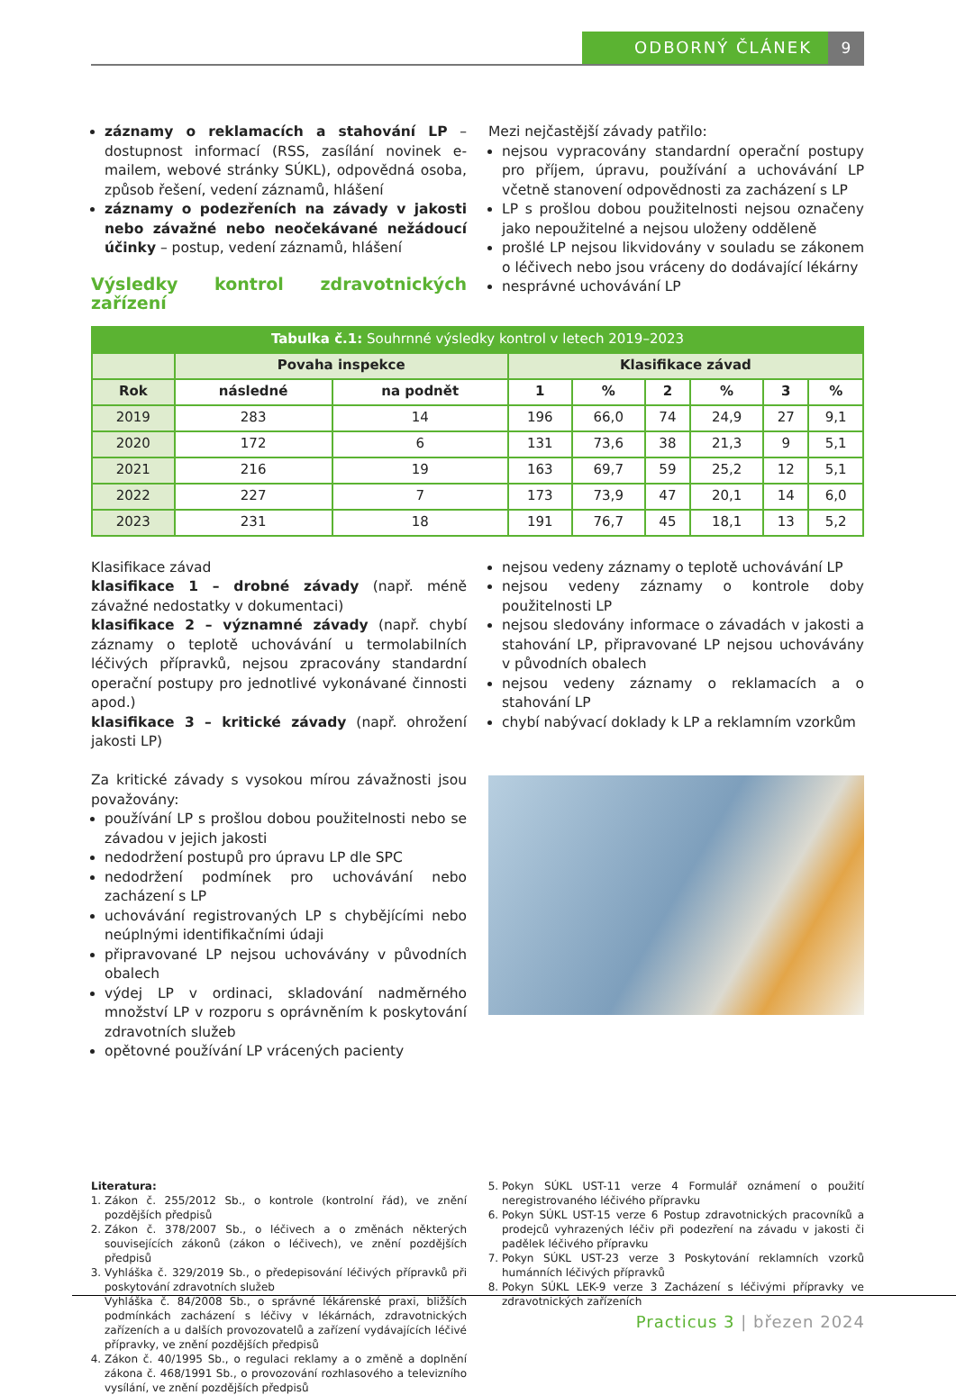ODBORNÝ ČLÁNEK 9
záznamy o reklamacích a stahování LP – dostupnost informací (RSS, zasílání novinek e-mailem, webové stránky SÚKL), odpovědná osoba, způsob řešení, vedení záznamů, hlášení
záznamy o podezřeních na závady v jakosti nebo závažné nebo neočekávané nežádoucí účinky – postup, vedení záznamů, hlášení
Výsledky kontrol zdravotnických zařízení
Mezi nejčastější závady patřilo:
nejsou vypracovány standardní operační postupy pro příjem, úpravu, používání a uchovávání LP včetně stanovení odpovědnosti za zacházení s LP
LP s prošlou dobou použitelnosti nejsou označeny jako nepoužitelné a nejsou uloženy odděleně
prošlé LP nejsou likvidovány v souladu se zákonem o léčivech nebo jsou vráceny do dodávající lékárny
nesprávné uchovávání LP
| Tabulka č.1: Souhrnné výsledky kontrol v letech 2019–2023 | | | | | | | | |
| --- | --- | --- | --- | --- | --- | --- | --- | --- |
| | Povaha inspekce | | Klasifikace závad | | | | | |
| Rok | následné | na podnět | 1 | % | 2 | % | 3 | % |
| 2019 | 283 | 14 | 196 | 66,0 | 74 | 24,9 | 27 | 9,1 |
| 2020 | 172 | 6 | 131 | 73,6 | 38 | 21,3 | 9 | 5,1 |
| 2021 | 216 | 19 | 163 | 69,7 | 59 | 25,2 | 12 | 5,1 |
| 2022 | 227 | 7 | 173 | 73,9 | 47 | 20,1 | 14 | 6,0 |
| 2023 | 231 | 18 | 191 | 76,7 | 45 | 18,1 | 13 | 5,2 |
Klasifikace závad
klasifikace 1 – drobné závady (např. méně závažné nedostatky v dokumentaci)
klasifikace 2 – významné závady (např. chybí záznamy o teplotě uchovávání u termolabilních léčivých přípravků, nejsou zpracovány standardní operační postupy pro jednotlivé vykonávané činnosti apod.)
klasifikace 3 – kritické závady (např. ohrožení jakosti LP)
Za kritické závady s vysokou mírou závažnosti jsou považovány:
používání LP s prošlou dobou použitelnosti nebo se závadou v jejich jakosti
nedodržení postupů pro úpravu LP dle SPC
nedodržení podmínek pro uchovávání nebo zacházení s LP
uchovávání registrovaných LP s chybějícími nebo neúplnými identifikačními údaji
připravované LP nejsou uchovávány v původních obalech
výdej LP v ordinaci, skladování nadměrného množství LP v rozporu s oprávněním k poskytování zdravotních služeb
opětovné používání LP vrácených pacienty
nejsou vedeny záznamy o teplotě uchovávání LP
nejsou vedeny záznamy o kontrole doby použitelnosti LP
nejsou sledovány informace o závadách v jakosti a stahování LP, připravované LP nejsou uchovávány v původních obalech
nejsou vedeny záznamy o reklamacích a o stahování LP
chybí nabývací doklady k LP a reklamním vzorkům
Literatura:
1. Zákon č. 255/2012 Sb., o kontrole (kontrolní řád), ve znění pozdějších předpisů
2. Zákon č. 378/2007 Sb., o léčivech a o změnách některých souvisejících zákonů (zákon o léčivech), ve znění pozdějších předpisů
3. Vyhláška č. 329/2019 Sb., o předepisování léčivých přípravků při poskytování zdravotních služeb
Vyhláška č. 84/2008 Sb., o správné lékárenské praxi, bližších podmínkách zacházení s léčivy v lékárnách, zdravotnických zařízeních a u dalších provozovatelů a zařízení vydávajících léčivé přípravky, ve znění pozdějších předpisů
4. Zákon č. 40/1995 Sb., o regulaci reklamy a o změně a doplnění zákona č. 468/1991 Sb., o provozování rozhlasového a televizního vysílání, ve znění pozdějších předpisů
5. Pokyn SÚKL UST-11 verze 4 Formulář oznámení o použití neregistrovaného léčivého přípravku
6. Pokyn SÚKL UST-15 verze 6 Postup zdravotnických pracovníků a prodejců vyhrazených léčiv při podezření na závadu v jakosti či padělek léčivého přípravku
7. Pokyn SÚKL UST-23 verze 3 Poskytování reklamních vzorků humánních léčivých přípravků
8. Pokyn SÚKL LEK-9 verze 3 Zacházení s léčivými přípravky ve zdravotnických zařízeních
Practicus 3 | březen 2024